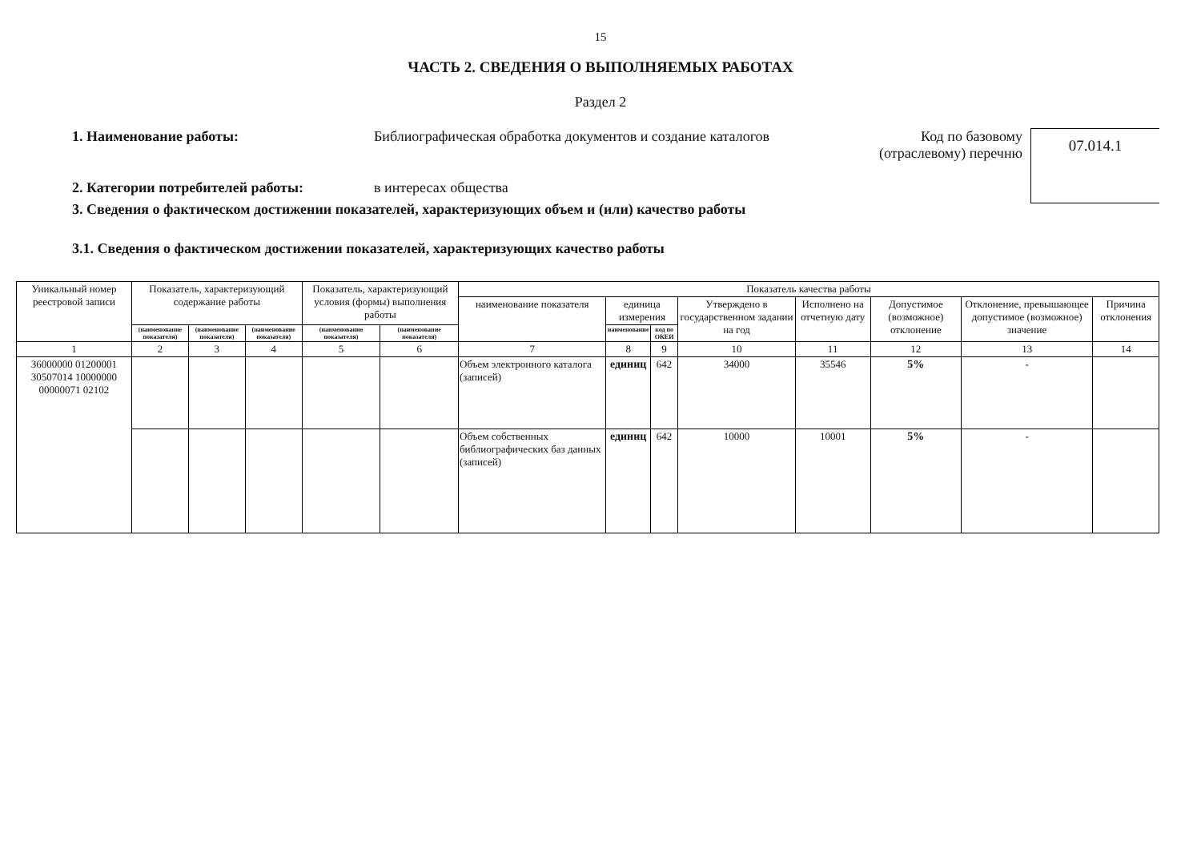15
ЧАСТЬ 2. СВЕДЕНИЯ О ВЫПОЛНЯЕМЫХ РАБОТАХ
Раздел 2
1. Наименование работы: Библиографическая обработка документов и создание каталогов
Код по базовому (отраслевому) перечню
07.014.1
2. Категории потребителей работы: в интересах общества
3. Сведения о фактическом достижении показателей, характеризующих объем и (или) качество работы
3.1. Сведения о фактическом достижении показателей, характеризующих качество работы
| Уникальный номер реестровой записи | Показатель, характеризующий содержание работы | | | Показатель, характеризующий условия (формы) выполнения работы | | Показатель качества работы | | | | | | | |
| --- | --- | --- | --- | --- | --- | --- | --- | --- | --- | --- | --- | --- | --- |
| | | | | | | наименование показателя | единица измерения | | Утверждено в государственном задании на год | Исполнено на отчетную дату | Допустимое (возможное) отклонение | Отклонение, превышающее допустимое (возможное) значение | Причина отклонения |
| | (наименование показателя) | (наименование показателя) | (наименование показателя) | (наименование показателя) | (наименование показателя) | | наименование | код по ОКЕИ | | | | | |
| 1 | 2 | 3 | 4 | 5 | 6 | 7 | 8 | 9 | 10 | 11 | 12 | 13 | 14 |
| 36000000 01200001 30507014 10000000 00000071 02102 | | | | | | Объем электронного каталога (записей) | единиц | 642 | 34000 | 35546 | 5% | - | |
| | | | | | | Объем собственных библиографических баз данных (записей) | единиц | 642 | 10000 | 10001 | 5% | - | |